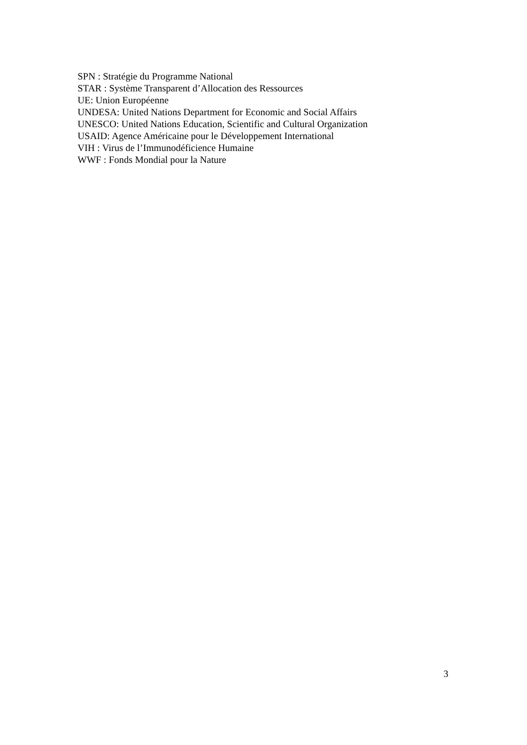SPN : Stratégie du Programme National
STAR : Système Transparent d’Allocation des Ressources
UE: Union Européenne
UNDESA: United Nations Department for Economic and Social Affairs
UNESCO: United Nations Education, Scientific and Cultural Organization
USAID: Agence Américaine pour le Développement International
VIH : Virus de l’Immunodéficience Humaine
WWF : Fonds Mondial pour la Nature
3